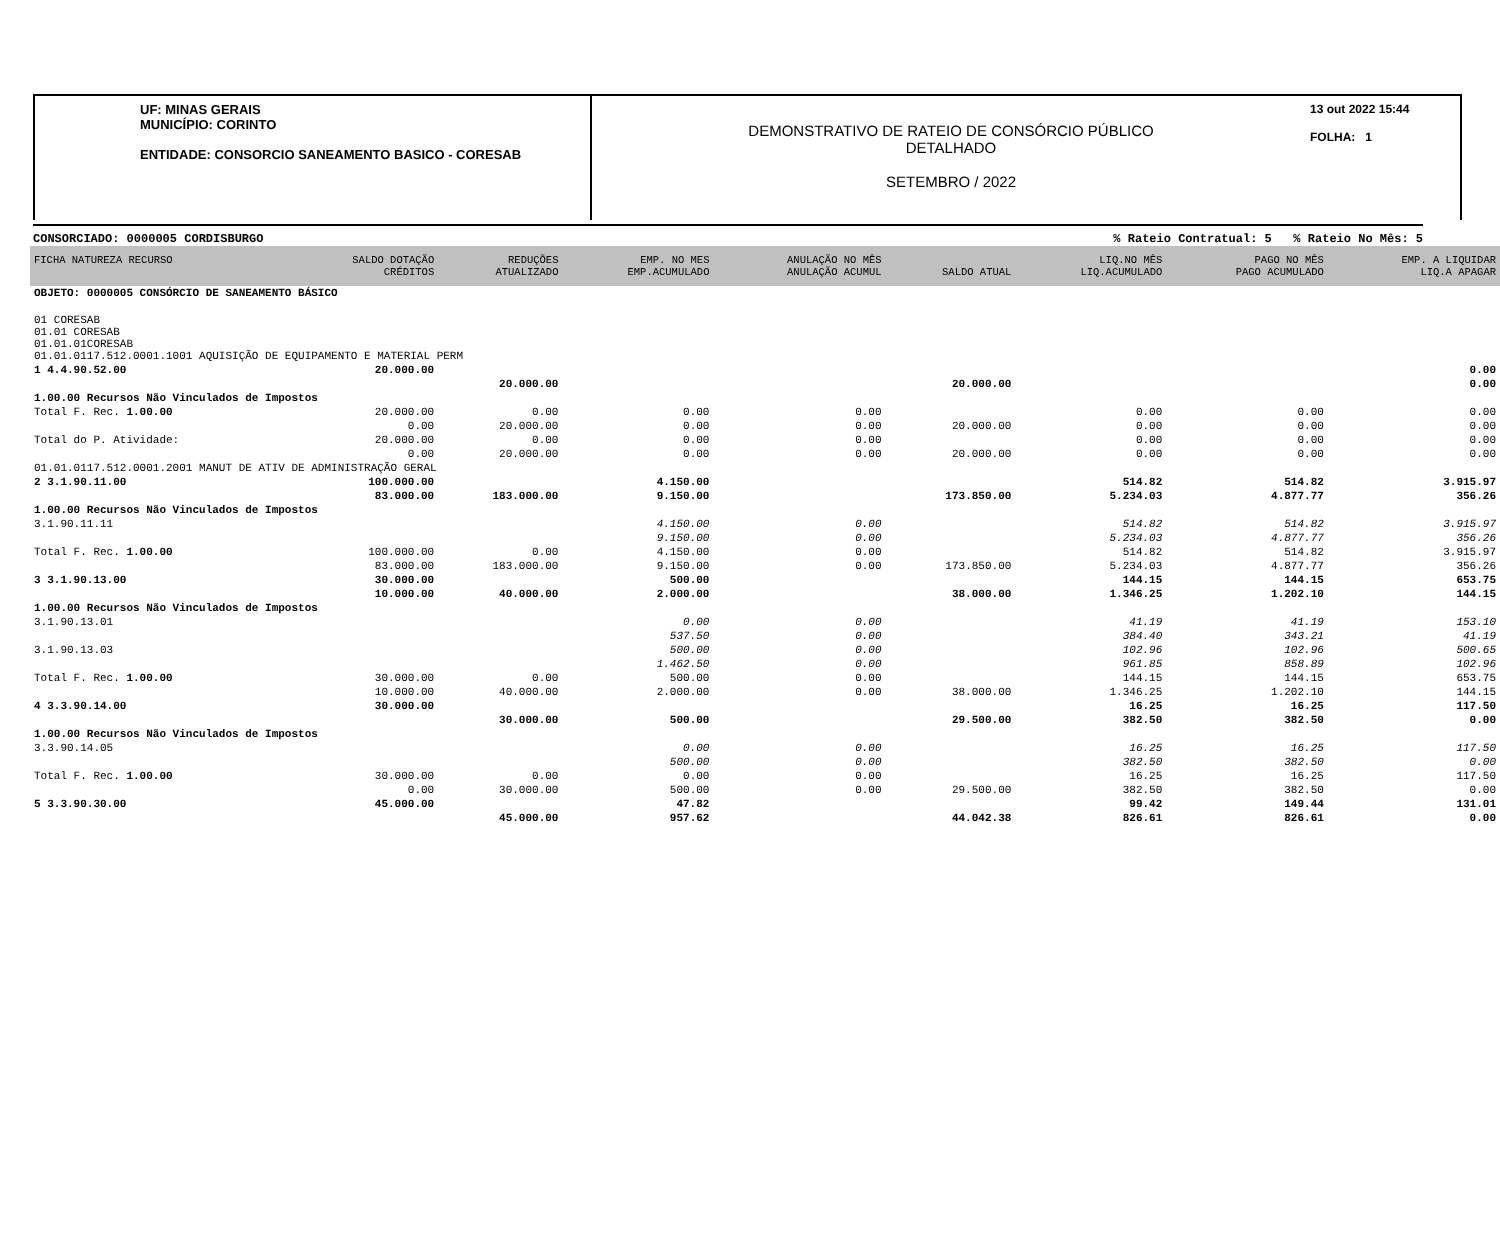UF: MINAS GERAIS
MUNICÍPIO: CORINTO
ENTIDADE: CONSORCIO SANEAMENTO BASICO - CORESAB
DEMONSTRATIVO DE RATEIO DE CONSÓRCIO PÚBLICO
DETALHADO
SETEMBRO / 2022
13 out 2022 15:44
FOLHA: 1
CONSORCIADO: 0000005 CORDISBURGO% Rateio Contratual: 5 % Rateio No Mês: 5
| FICHA NATUREZA RECURSO | SALDO DOTAÇÃO CRÉDITOS | REDUÇÕES ATUALIZADO | EMP. NO MES EMP.ACUMULADO | ANULAÇÃO NO MÊS ANULAÇÃO ACUMUL | SALDO ATUAL | LIQ.NO MÊS LIQ.ACUMULADO | PAGO NO MÊS PAGO ACUMULADO | EMP. A LIQUIDAR LIQ.A APAGAR |
| --- | --- | --- | --- | --- | --- | --- | --- | --- |
| OBJETO: 0000005 CONSÓRCIO DE SANEAMENTO BÁSICO | | | | | | | | |
| 01 CORESAB 01.01 CORESAB 01.01.01CORESAB 01.01.0117.512.0001.1001 AQUISIÇÃO DE EQUIPAMENTO E MATERIAL PERM | | | | | | | | |
| 1 4.4.90.52.00 | 20.000.00 | | | | | | | 0.00 |
| | | 20.000.00 | | | 20.000.00 | | | 0.00 |
| 1.00.00 Recursos Não Vinculados de Impostos | | | | | | | | |
| Total F. Rec. 1.00.00 | 20.000.00 | 0.00 | 0.00 | 0.00 | | 0.00 | 0.00 | 0.00 |
| | 0.00 | 20.000.00 | 0.00 | 0.00 | 20.000.00 | 0.00 | 0.00 | 0.00 |
| Total do P. Atividade: | 20.000.00 | 0.00 | 0.00 | 0.00 | | 0.00 | 0.00 | 0.00 |
| | 0.00 | 20.000.00 | 0.00 | 0.00 | 20.000.00 | 0.00 | 0.00 | 0.00 |
| 01.01.0117.512.0001.2001 MANUT DE ATIV DE ADMINISTRAÇÃO GERAL | | | | | | | | |
| 2 3.1.90.11.00 | 100.000.00 | | 4.150.00 | | | 514.82 | 514.82 | 3.915.97 |
| | 83.000.00 | 183.000.00 | 9.150.00 | | 173.850.00 | 5.234.03 | 4.877.77 | 356.26 |
| 1.00.00 Recursos Não Vinculados de Impostos | | | | | | | | |
| 3.1.90.11.11 | | | 4.150.00 | 0.00 | | 514.82 | 514.82 | 3.915.97 |
| | | | 9.150.00 | 0.00 | | 5.234.03 | 4.877.77 | 356.26 |
| Total F. Rec. 1.00.00 | 100.000.00 | 0.00 | 4.150.00 | 0.00 | | 514.82 | 514.82 | 3.915.97 |
| | 83.000.00 | 183.000.00 | 9.150.00 | 0.00 | 173.850.00 | 5.234.03 | 4.877.77 | 356.26 |
| 3 3.1.90.13.00 | 30.000.00 | | 500.00 | | | 144.15 | 144.15 | 653.75 |
| | 10.000.00 | 40.000.00 | 2.000.00 | | 38.000.00 | 1.346.25 | 1.202.10 | 144.15 |
| 1.00.00 Recursos Não Vinculados de Impostos | | | | | | | | |
| 3.1.90.13.01 | | | 0.00 | 0.00 | | 41.19 | 41.19 | 153.10 |
| | | | 537.50 | 0.00 | | 384.40 | 343.21 | 41.19 |
| 3.1.90.13.03 | | | 500.00 | 0.00 | | 102.96 | 102.96 | 500.65 |
| | | | 1.462.50 | 0.00 | | 961.85 | 858.89 | 102.96 |
| Total F. Rec. 1.00.00 | 30.000.00 | 0.00 | 500.00 | 0.00 | | 144.15 | 144.15 | 653.75 |
| | 10.000.00 | 40.000.00 | 2.000.00 | 0.00 | 38.000.00 | 1.346.25 | 1.202.10 | 144.15 |
| 4 3.3.90.14.00 | 30.000.00 | | | | | 16.25 | 16.25 | 117.50 |
| | | 30.000.00 | 500.00 | | 29.500.00 | 382.50 | 382.50 | 0.00 |
| 1.00.00 Recursos Não Vinculados de Impostos | | | | | | | | |
| 3.3.90.14.05 | | | 0.00 | 0.00 | | 16.25 | 16.25 | 117.50 |
| | | | 500.00 | 0.00 | | 382.50 | 382.50 | 0.00 |
| Total F. Rec. 1.00.00 | 30.000.00 | 0.00 | 0.00 | 0.00 | | 16.25 | 16.25 | 117.50 |
| | 0.00 | 30.000.00 | 500.00 | 0.00 | 29.500.00 | 382.50 | 382.50 | 0.00 |
| 5 3.3.90.30.00 | 45.000.00 | | 47.82 | | | 99.42 | 149.44 | 131.01 |
| | | 45.000.00 | 957.62 | | 44.042.38 | 826.61 | 826.61 | 0.00 |